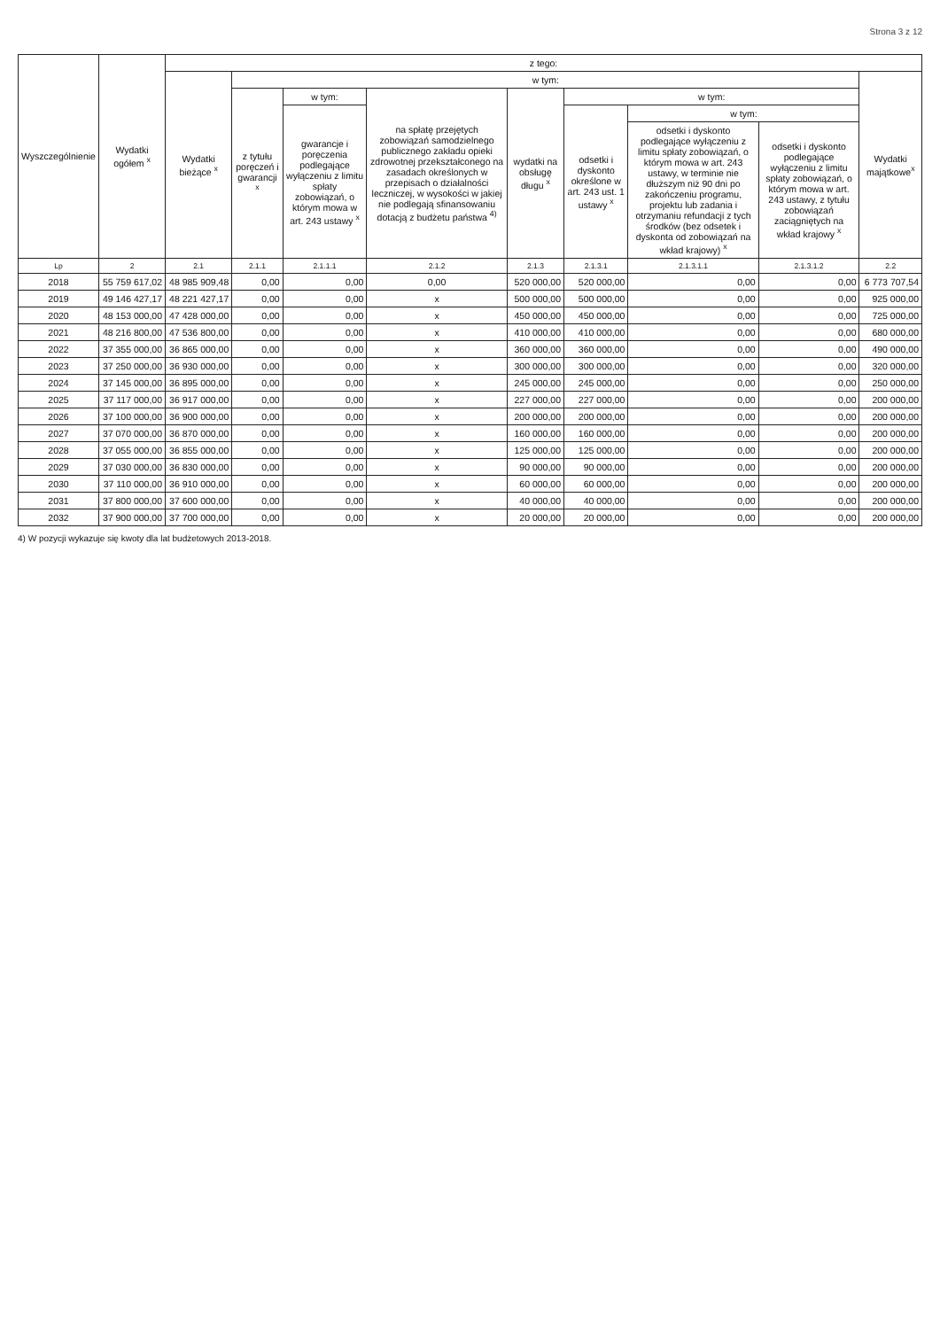Strona 3 z 12
| Wyszczególnienie | Wydatki ogółem <sup>x</sup> | z tego: | | | | | | | | |
| --- | --- | --- | --- | --- | --- | --- | --- | --- | --- | --- |
| | | Wydatki bieżące <sup>x</sup> | w tym: | | | | | | | Wydatki majątkowe<sup>x</sup> |
| | | | z tytułu poręczeń i gwarancji <sup>x</sup> | w tym: | na spłatę przejętych zobowiązań samodzielnego publicznego zakładu opieki zdrowotnej przekształconego na zasadach określonych w przepisach o działalności leczniczej, w wysokości w jakiej nie podlegają sfinansowaniu dotacją z budżetu państwa <sup>4)</sup> | wydatki na obsługę długu <sup>x</sup> | w tym: | | | |
| | | | | gwarancje i poręczenia podlegające wyłączeniu z limitu spłaty zobowiązań, o którym mowa w art. 243 ustawy <sup>x</sup> | | | odsetki i dyskonto określone w art. 243 ust. 1 ustawy <sup>x</sup> | w tym: | | |
| | | | | | | | | odsetki i dyskonto podlegające wyłączeniu z limitu spłaty zobowiązań, o którym mowa w art. 243 ustawy, w terminie nie dłuższym niż 90 dni po zakończeniu programu, projektu lub zadania i otrzymaniu refundacji z tych środków (bez odsetek i dyskonta od zobowiązań na wkład krajowy) <sup>x</sup> | odsetki i dyskonto podlegające wyłączeniu z limitu spłaty zobowiązań, o którym mowa w art. 243 ustawy, z tytułu zobowiązań zaciągniętych na wkład krajowy <sup>x</sup> | |
| Lp | 2 | 2.1 | 2.1.1 | 2.1.1.1 | 2.1.2 | 2.1.3 | 2.1.3.1 | 2.1.3.1.1 | 2.1.3.1.2 | 2.2 |
| 2018 | 55 759 617,02 | 48 985 909,48 | 0,00 | 0,00 | 0,00 | 520 000,00 | 520 000,00 | 0,00 | 0,00 | 6 773 707,54 |
| 2019 | 49 146 427,17 | 48 221 427,17 | 0,00 | 0,00 | x | 500 000,00 | 500 000,00 | 0,00 | 0,00 | 925 000,00 |
| 2020 | 48 153 000,00 | 47 428 000,00 | 0,00 | 0,00 | x | 450 000,00 | 450 000,00 | 0,00 | 0,00 | 725 000,00 |
| 2021 | 48 216 800,00 | 47 536 800,00 | 0,00 | 0,00 | x | 410 000,00 | 410 000,00 | 0,00 | 0,00 | 680 000,00 |
| 2022 | 37 355 000,00 | 36 865 000,00 | 0,00 | 0,00 | x | 360 000,00 | 360 000,00 | 0,00 | 0,00 | 490 000,00 |
| 2023 | 37 250 000,00 | 36 930 000,00 | 0,00 | 0,00 | x | 300 000,00 | 300 000,00 | 0,00 | 0,00 | 320 000,00 |
| 2024 | 37 145 000,00 | 36 895 000,00 | 0,00 | 0,00 | x | 245 000,00 | 245 000,00 | 0,00 | 0,00 | 250 000,00 |
| 2025 | 37 117 000,00 | 36 917 000,00 | 0,00 | 0,00 | x | 227 000,00 | 227 000,00 | 0,00 | 0,00 | 200 000,00 |
| 2026 | 37 100 000,00 | 36 900 000,00 | 0,00 | 0,00 | x | 200 000,00 | 200 000,00 | 0,00 | 0,00 | 200 000,00 |
| 2027 | 37 070 000,00 | 36 870 000,00 | 0,00 | 0,00 | x | 160 000,00 | 160 000,00 | 0,00 | 0,00 | 200 000,00 |
| 2028 | 37 055 000,00 | 36 855 000,00 | 0,00 | 0,00 | x | 125 000,00 | 125 000,00 | 0,00 | 0,00 | 200 000,00 |
| 2029 | 37 030 000,00 | 36 830 000,00 | 0,00 | 0,00 | x | 90 000,00 | 90 000,00 | 0,00 | 0,00 | 200 000,00 |
| 2030 | 37 110 000,00 | 36 910 000,00 | 0,00 | 0,00 | x | 60 000,00 | 60 000,00 | 0,00 | 0,00 | 200 000,00 |
| 2031 | 37 800 000,00 | 37 600 000,00 | 0,00 | 0,00 | x | 40 000,00 | 40 000,00 | 0,00 | 0,00 | 200 000,00 |
| 2032 | 37 900 000,00 | 37 700 000,00 | 0,00 | 0,00 | x | 20 000,00 | 20 000,00 | 0,00 | 0,00 | 200 000,00 |
4) W pozycji wykazuje się kwoty dla lat budżetowych 2013-2018.